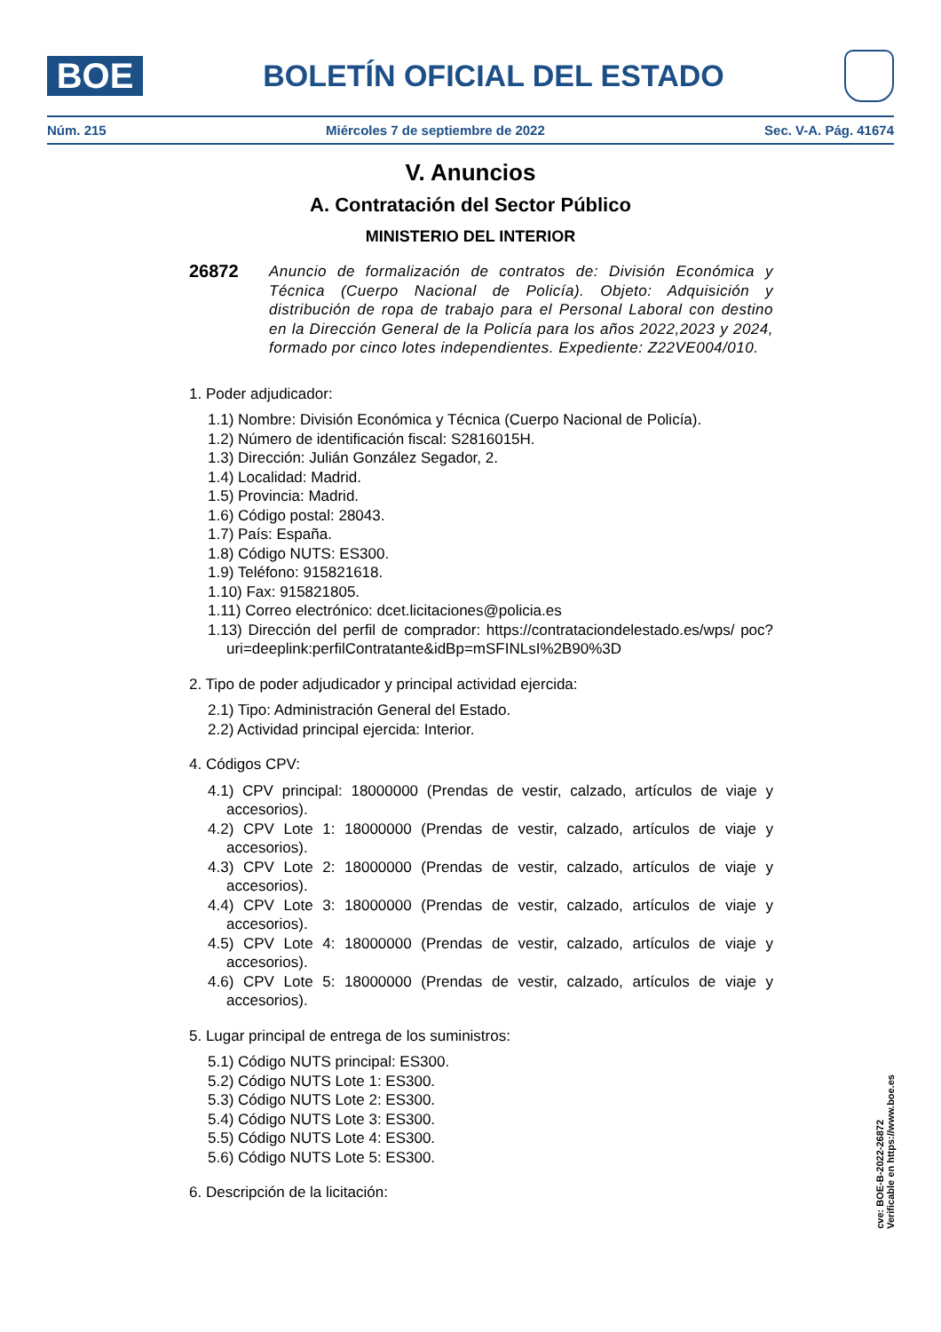BOE
BOLETÍN OFICIAL DEL ESTADO
Núm. 215 Miércoles 7 de septiembre de 2022 Sec. V-A. Pág. 41674
V. Anuncios
A. Contratación del Sector Público
MINISTERIO DEL INTERIOR
26872 Anuncio de formalización de contratos de: División Económica y Técnica (Cuerpo Nacional de Policía). Objeto: Adquisición y distribución de ropa de trabajo para el Personal Laboral con destino en la Dirección General de la Policía para los años 2022,2023 y 2024, formado por cinco lotes independientes. Expediente: Z22VE004/010.
1. Poder adjudicador:
1.1) Nombre: División Económica y Técnica (Cuerpo Nacional de Policía).
1.2) Número de identificación fiscal: S2816015H.
1.3) Dirección: Julián González Segador, 2.
1.4) Localidad: Madrid.
1.5) Provincia: Madrid.
1.6) Código postal: 28043.
1.7) País: España.
1.8) Código NUTS: ES300.
1.9) Teléfono: 915821618.
1.10) Fax: 915821805.
1.11) Correo electrónico: dcet.licitaciones@policia.es
1.13) Dirección del perfil de comprador: https://contrataciondelestado.es/wps/ poc?uri=deeplink:perfilContratante&idBp=mSFINLsI%2B90%3D
2. Tipo de poder adjudicador y principal actividad ejercida:
2.1) Tipo: Administración General del Estado.
2.2) Actividad principal ejercida: Interior.
4. Códigos CPV:
4.1) CPV principal: 18000000 (Prendas de vestir, calzado, artículos de viaje y accesorios).
4.2) CPV Lote 1: 18000000 (Prendas de vestir, calzado, artículos de viaje y accesorios).
4.3) CPV Lote 2: 18000000 (Prendas de vestir, calzado, artículos de viaje y accesorios).
4.4) CPV Lote 3: 18000000 (Prendas de vestir, calzado, artículos de viaje y accesorios).
4.5) CPV Lote 4: 18000000 (Prendas de vestir, calzado, artículos de viaje y accesorios).
4.6) CPV Lote 5: 18000000 (Prendas de vestir, calzado, artículos de viaje y accesorios).
5. Lugar principal de entrega de los suministros:
5.1) Código NUTS principal: ES300.
5.2) Código NUTS Lote 1: ES300.
5.3) Código NUTS Lote 2: ES300.
5.4) Código NUTS Lote 3: ES300.
5.5) Código NUTS Lote 4: ES300.
5.6) Código NUTS Lote 5: ES300.
6. Descripción de la licitación:
cve: BOE-B-2022-26872
Verificable en https://www.boe.es